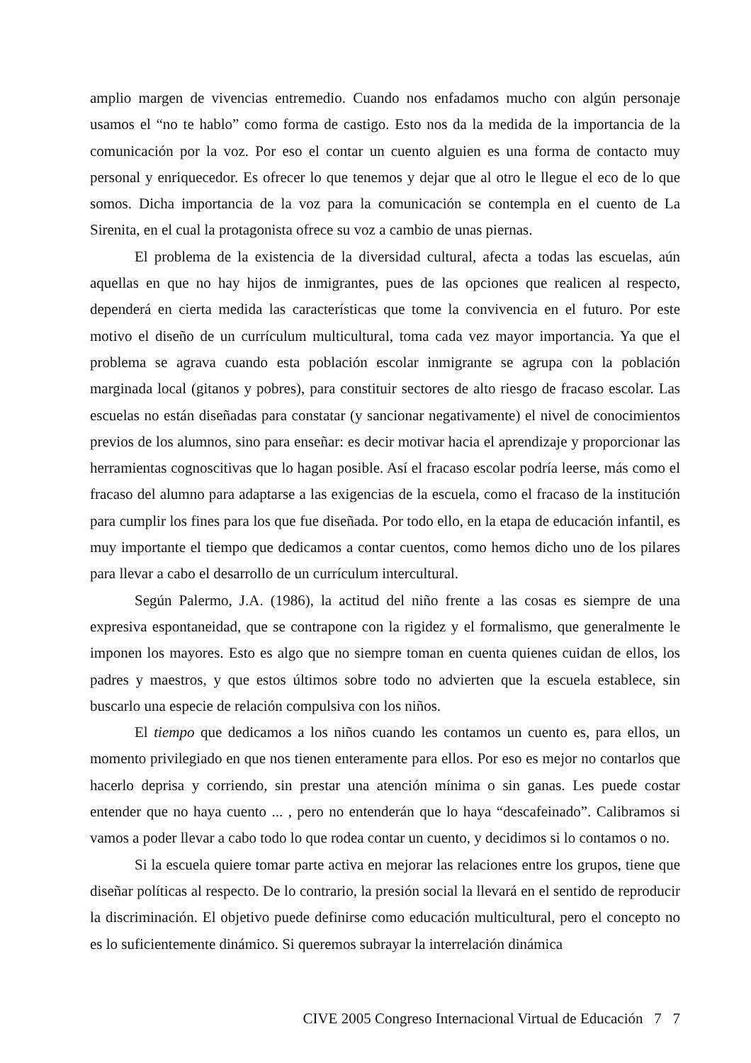amplio margen de vivencias entremedio. Cuando nos enfadamos mucho con algún personaje usamos el “no te hablo” como forma de castigo. Esto nos da la medida de la importancia de la comunicación por la voz. Por eso el contar un cuento alguien es una forma de contacto muy personal y enriquecedor. Es ofrecer lo que tenemos y dejar que al otro le llegue el eco de lo que somos. Dicha importancia de la voz para la comunicación se contempla en el cuento de La Sirenita, en el cual la protagonista ofrece su voz a cambio de unas piernas.
El problema de la existencia de la diversidad cultural, afecta a todas las escuelas, aún aquellas en que no hay hijos de inmigrantes, pues de las opciones que realicen al respecto, dependerá en cierta medida las características que tome la convivencia en el futuro. Por este motivo el diseño de un currículum multicultural, toma cada vez mayor importancia. Ya que el problema se agrava cuando esta población escolar inmigrante se agrupa con la población marginada local (gitanos y pobres), para constituir sectores de alto riesgo de fracaso escolar. Las escuelas no están diseñadas para constatar (y sancionar negativamente) el nivel de conocimientos previos de los alumnos, sino para enseñar: es decir motivar hacia el aprendizaje y proporcionar las herramientas cognoscitivas que lo hagan posible. Así el fracaso escolar podría leerse, más como el fracaso del alumno para adaptarse a las exigencias de la escuela, como el fracaso de la institución para cumplir los fines para los que fue diseñada. Por todo ello, en la etapa de educación infantil, es muy importante el tiempo que dedicamos a contar cuentos, como hemos dicho uno de los pilares para llevar a cabo el desarrollo de un currículum intercultural.
Según Palermo, J.A. (1986), la actitud del niño frente a las cosas es siempre de una expresiva espontaneidad, que se contrapone con la rigidez y el formalismo, que generalmente le imponen los mayores. Esto es algo que no siempre toman en cuenta quienes cuidan de ellos, los padres y maestros, y que estos últimos sobre todo no advierten que la escuela establece, sin buscarlo una especie de relación compulsiva con los niños.
El tiempo que dedicamos a los niños cuando les contamos un cuento es, para ellos, un momento privilegiado en que nos tienen enteramente para ellos. Por eso es mejor no contarlos que hacerlo deprisa y corriendo, sin prestar una atención mínima o sin ganas. Les puede costar entender que no haya cuento ... , pero no entenderán que lo haya “descafeinado”. Calibramos si vamos a poder llevar a cabo todo lo que rodea contar un cuento, y decidimos si lo contamos o no.
Si la escuela quiere tomar parte activa en mejorar las relaciones entre los grupos, tiene que diseñar políticas al respecto. De lo contrario, la presión social la llevará en el sentido de reproducir la discriminación. El objetivo puede definirse como educación multicultural, pero el concepto no es lo suficientemente dinámico. Si queremos subrayar la interrelación dinámica
CIVE 2005 Congreso Internacional Virtual de Educación 7 7